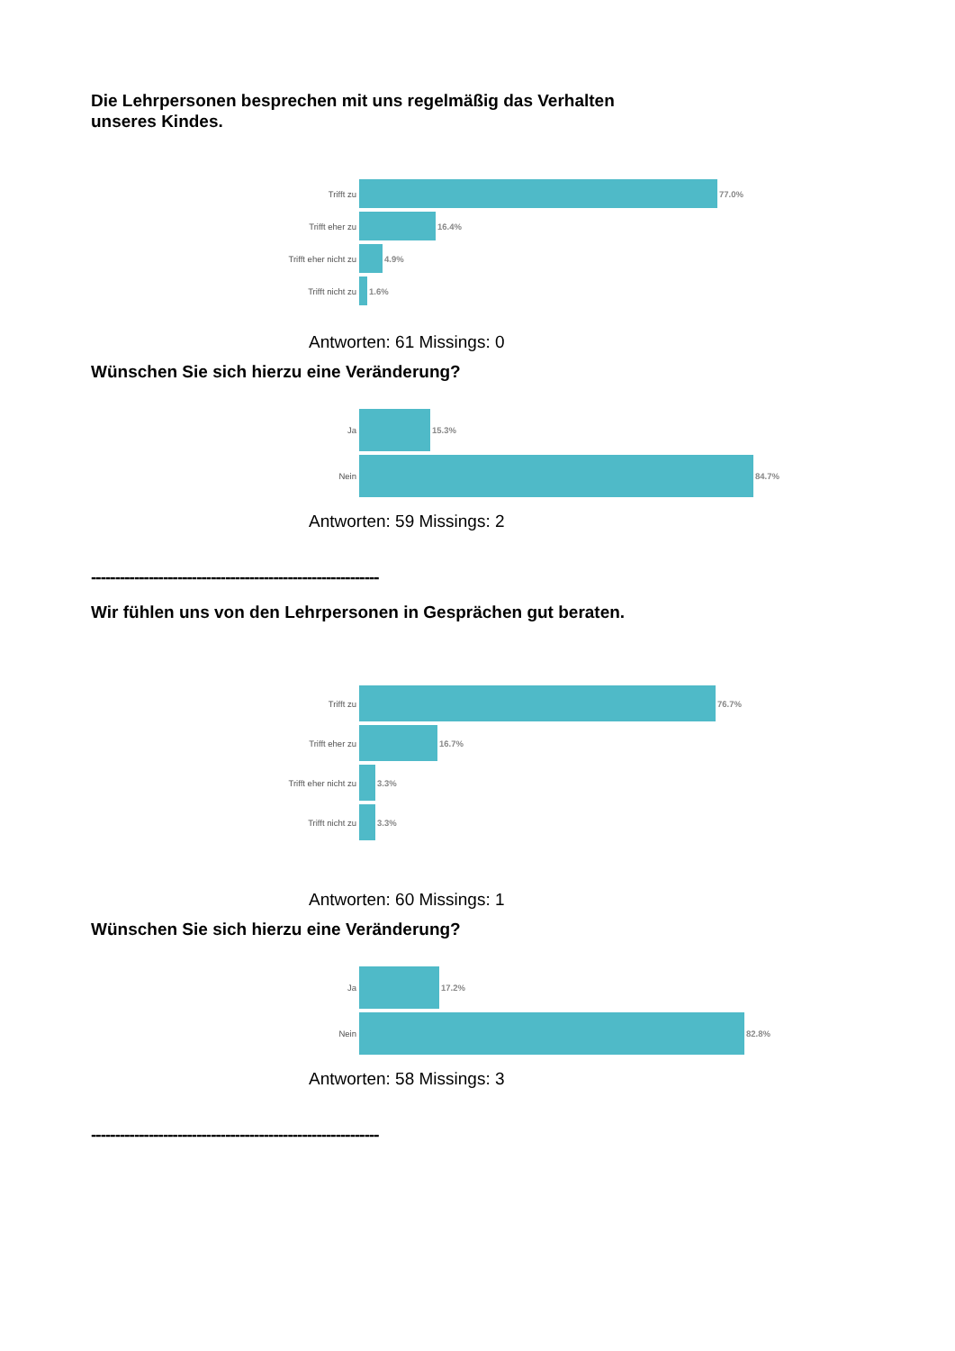Die Lehrpersonen besprechen mit uns regelmäßig das Verhalten unseres Kindes.
Trifft zu 77.0%
Trifft eher zu 16.4%
Trifft eher nicht zu
4.9%
Trifft nicht zu
1.6%
Antworten: 61 Missings: 0
Wünschen Sie sich hierzu eine Veränderung?
Ja 15.3%
Nein 84.7%
Antworten: 59 Missings: 2
------------------------------------------------------------
Wir fühlen uns von den Lehrpersonen in Gesprächen gut beraten.
Trifft zu 76.7%
Trifft eher zu 16.7%
Trifft eher nicht zu
3.3%
Trifft nicht zu
3.3%
Antworten: 60 Missings: 1
Wünschen Sie sich hierzu eine Veränderung?
Ja 17.2%
Nein 82.8%
Antworten: 58 Missings: 3
------------------------------------------------------------